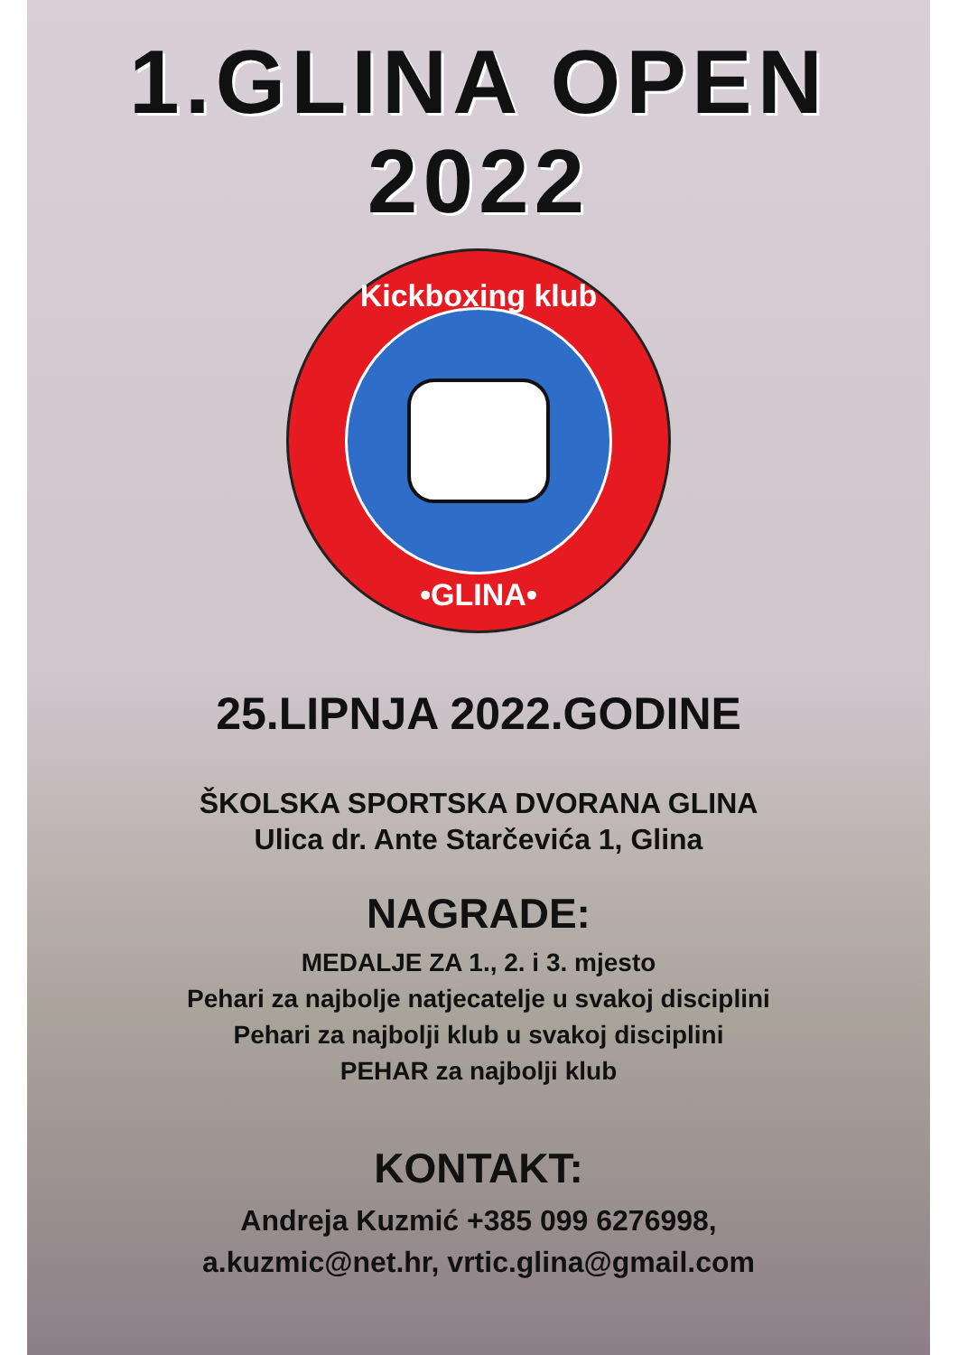1.GLINA OPEN
2022
Kickboxing klub
•GLINA•
25.LIPNJA 2022.GODINE
ŠKOLSKA SPORTSKA DVORANA GLINA
Ulica dr. Ante Starčevića 1, Glina
NAGRADE:
MEDALJE ZA 1., 2. i 3. mjesto
Pehari za najbolje natjecatelje u svakoj disciplini
Pehari za najbolji klub u svakoj disciplini
PEHAR za najbolji klub
KONTAKT:
Andreja Kuzmić +385 099 6276998,
a.kuzmic@net.hr, vrtic.glina@gmail.com